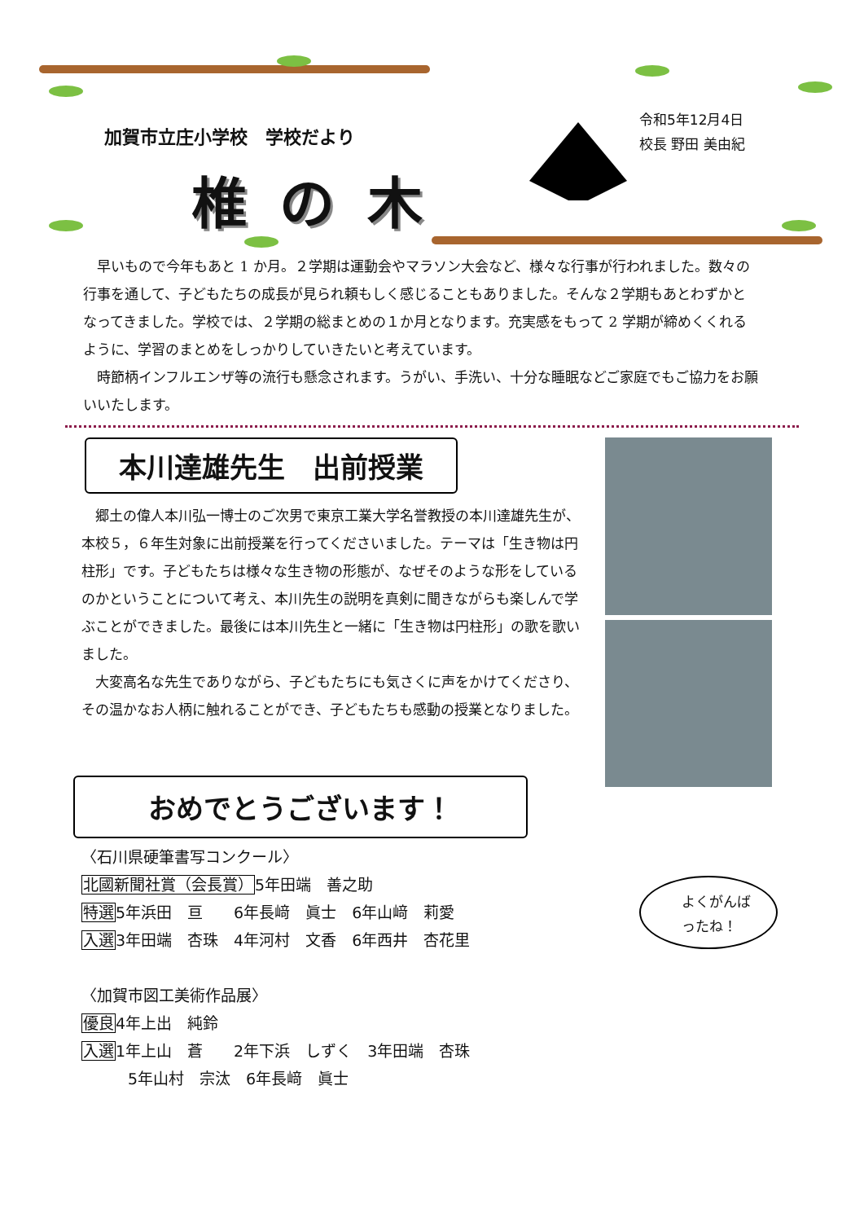加賀市立庄小学校　学校だより
椎の木
令和5年12月4日
校長 野田 美由紀
早いもので今年もあと 1 か月。２学期は運動会やマラソン大会など、様々な行事が行われました。数々の行事を通して、子どもたちの成長が見られ頼もしく感じることもありました。そんな２学期もあとわずかとなってきました。学校では、２学期の総まとめの１か月となります。充実感をもって 2 学期が締めくくれるように、学習のまとめをしっかりしていきたいと考えています。
時節柄インフルエンザ等の流行も懸念されます。うがい、手洗い、十分な睡眠などご家庭でもご協力をお願いいたします。
本川達雄先生　出前授業
郷土の偉人本川弘一博士のご次男で東京工業大学名誉教授の本川達雄先生が、本校５，６年生対象に出前授業を行ってくださいました。テーマは「生き物は円柱形」です。子どもたちは様々な生き物の形態が、なぜそのような形をしているのかということについて考え、本川先生の説明を真剣に聞きながらも楽しんで学ぶことができました。最後には本川先生と一緒に「生き物は円柱形」の歌を歌いました。
大変高名な先生でありながら、子どもたちにも気さくに声をかけてくださり、その温かなお人柄に触れることができ、子どもたちも感動の授業となりました。
おめでとうございます！
〈石川県硬筆書写コンクール〉
北國新聞社賞（会長賞）5年田端　善之助
特選5年浜田　亘　　6年長﨑　眞士　6年山﨑　莉愛
入選3年田端　杏珠　4年河村　文香　6年西井　杏花里
〈加賀市図工美術作品展〉
優良4年上出　純鈴
入選1年上山　蒼　　2年下浜　しずく　3年田端　杏珠
　　　5年山村　宗汰　6年長﨑　眞士
よくがんば
ったね！